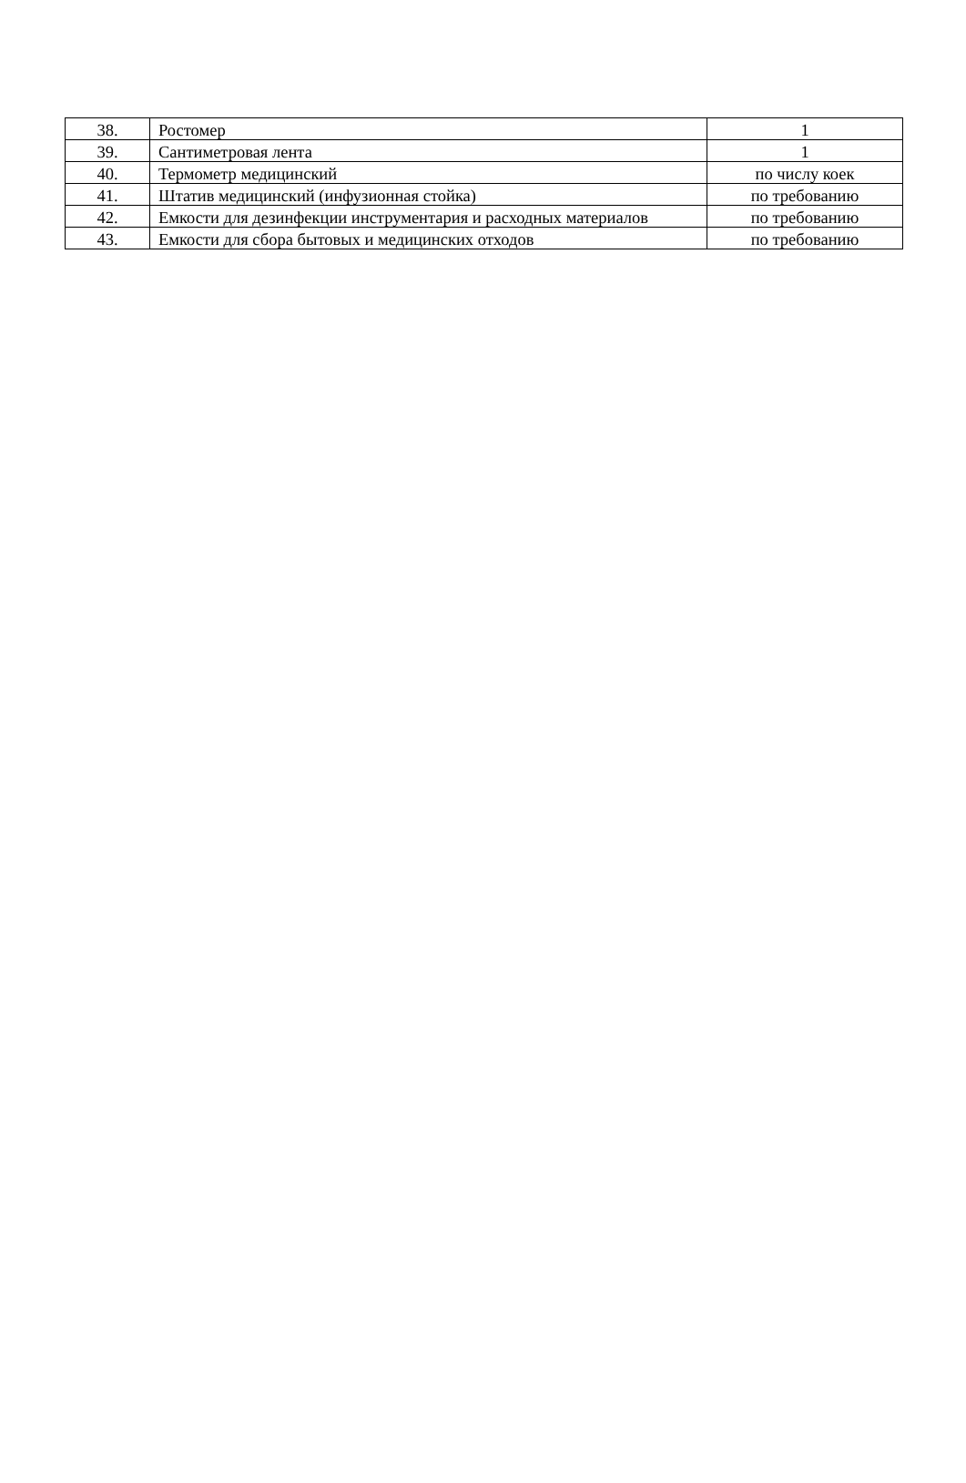| 38. | Ростомер | 1 |
| 39. | Сантиметровая лента | 1 |
| 40. | Термометр медицинский | по числу коек |
| 41. | Штатив медицинский (инфузионная стойка) | по требованию |
| 42. | Емкости для дезинфекции инструментария и расходных материалов | по требованию |
| 43. | Емкости для сбора бытовых и медицинских отходов | по требованию |